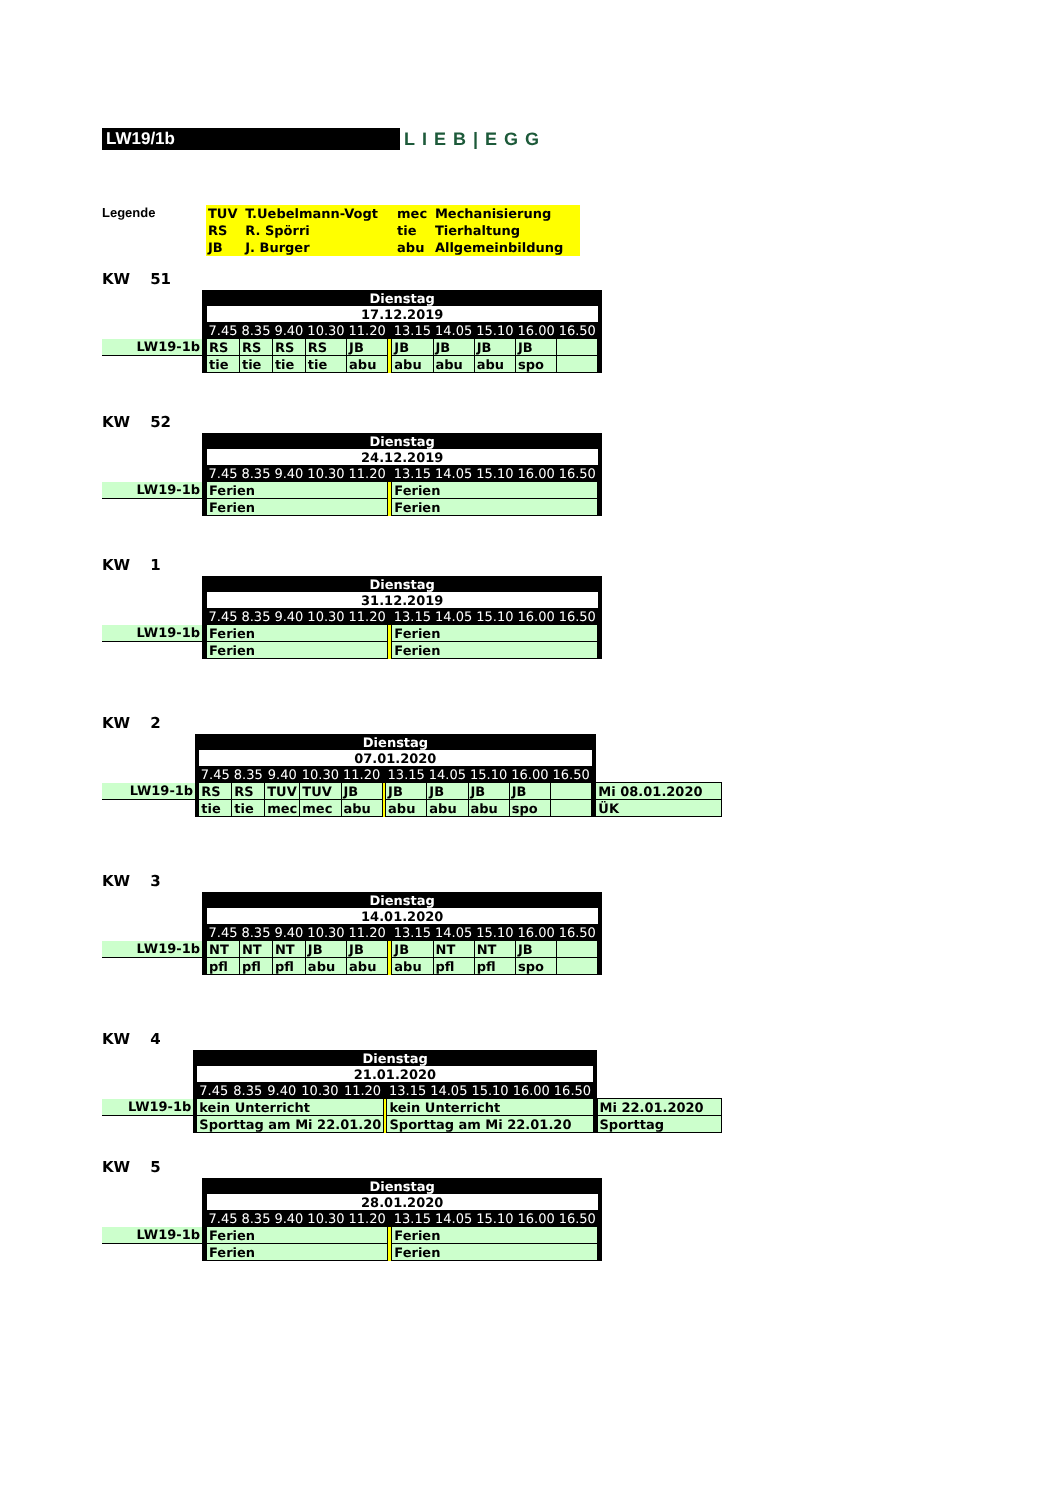LW19/1b
LIEB|EGG
Legende
| TUV | T.Uebelmann-Vogt | mec | Mechanisierung |
| RS | R. Spörri | tie | Tierhaltung |
| JB | J. Burger | abu | Allgemeinbildung |
KW 51
| | Dienstag | | | | | | | | | | | | |
| | | 17.12.2019 | | | | | | | | | | | |
| | | 7.45 | 8.35 | 9.40 | 10.30 | 11.20 | | 13.15 | 14.05 | 15.10 | 16.00 | 16.50 | |
| LW19-1b | | RS | RS | RS | RS | JB | | JB | JB | JB | JB | | |
| | | tie | tie | tie | tie | abu | | abu | abu | abu | spo | | |
KW 52
| | Dienstag | | | | | | | | | | | | |
| | | 24.12.2019 | | | | | | | | | | | |
| | | 7.45 | 8.35 | 9.40 | 10.30 | 11.20 | | 13.15 | 14.05 | 15.10 | 16.00 | 16.50 | |
| LW19-1b | | Ferien | | | | | | Ferien | | | | | |
| | | Ferien | | | | | | Ferien | | | | | |
KW 1
| | Dienstag | | | | | | | | | | | | |
| | | 31.12.2019 | | | | | | | | | | | |
| | | 7.45 | 8.35 | 9.40 | 10.30 | 11.20 | | 13.15 | 14.05 | 15.10 | 16.00 | 16.50 | |
| LW19-1b | | Ferien | | | | | | Ferien | | | | | |
| | | Ferien | | | | | | Ferien | | | | | |
KW 2
| | Dienstag | | | | | | | | | | | | | |
| | | 07.01.2020 | | | | | | | | | | | | |
| | | 7.45 | 8.35 | 9.40 | 10.30 | 11.20 | | 13.15 | 14.05 | 15.10 | 16.00 | 16.50 | | |
| LW19-1b | | RS | RS | TUV | TUV | JB | | JB | JB | JB | JB | | | Mi 08.01.2020 |
| | | tie | tie | mec | mec | abu | | abu | abu | abu | spo | | | ÜK |
KW 3
| | Dienstag | | | | | | | | | | | | |
| | | 14.01.2020 | | | | | | | | | | | |
| | | 7.45 | 8.35 | 9.40 | 10.30 | 11.20 | | 13.15 | 14.05 | 15.10 | 16.00 | 16.50 | |
| LW19-1b | | NT | NT | NT | JB | JB | | JB | NT | NT | JB | | |
| | | pfl | pfl | pfl | abu | abu | | abu | pfl | pfl | spo | | |
KW 4
| | Dienstag | | | | | | | | | | | | | |
| | | 21.01.2020 | | | | | | | | | | | | |
| | | 7.45 | 8.35 | 9.40 | 10.30 | 11.20 | | 13.15 | 14.05 | 15.10 | 16.00 | 16.50 | | |
| LW19-1b | | kein Unterricht | | | | | | kein Unterricht | | | | | | Mi 22.01.2020 |
| | | Sporttag am Mi 22.01.20 | | | | | | Sporttag am Mi 22.01.20 | | | | | | Sporttag |
KW 5
| | Dienstag | | | | | | | | | | | | |
| | | 28.01.2020 | | | | | | | | | | | |
| | | 7.45 | 8.35 | 9.40 | 10.30 | 11.20 | | 13.15 | 14.05 | 15.10 | 16.00 | 16.50 | |
| LW19-1b | | Ferien | | | | | | Ferien | | | | | |
| | | Ferien | | | | | | Ferien | | | | | |